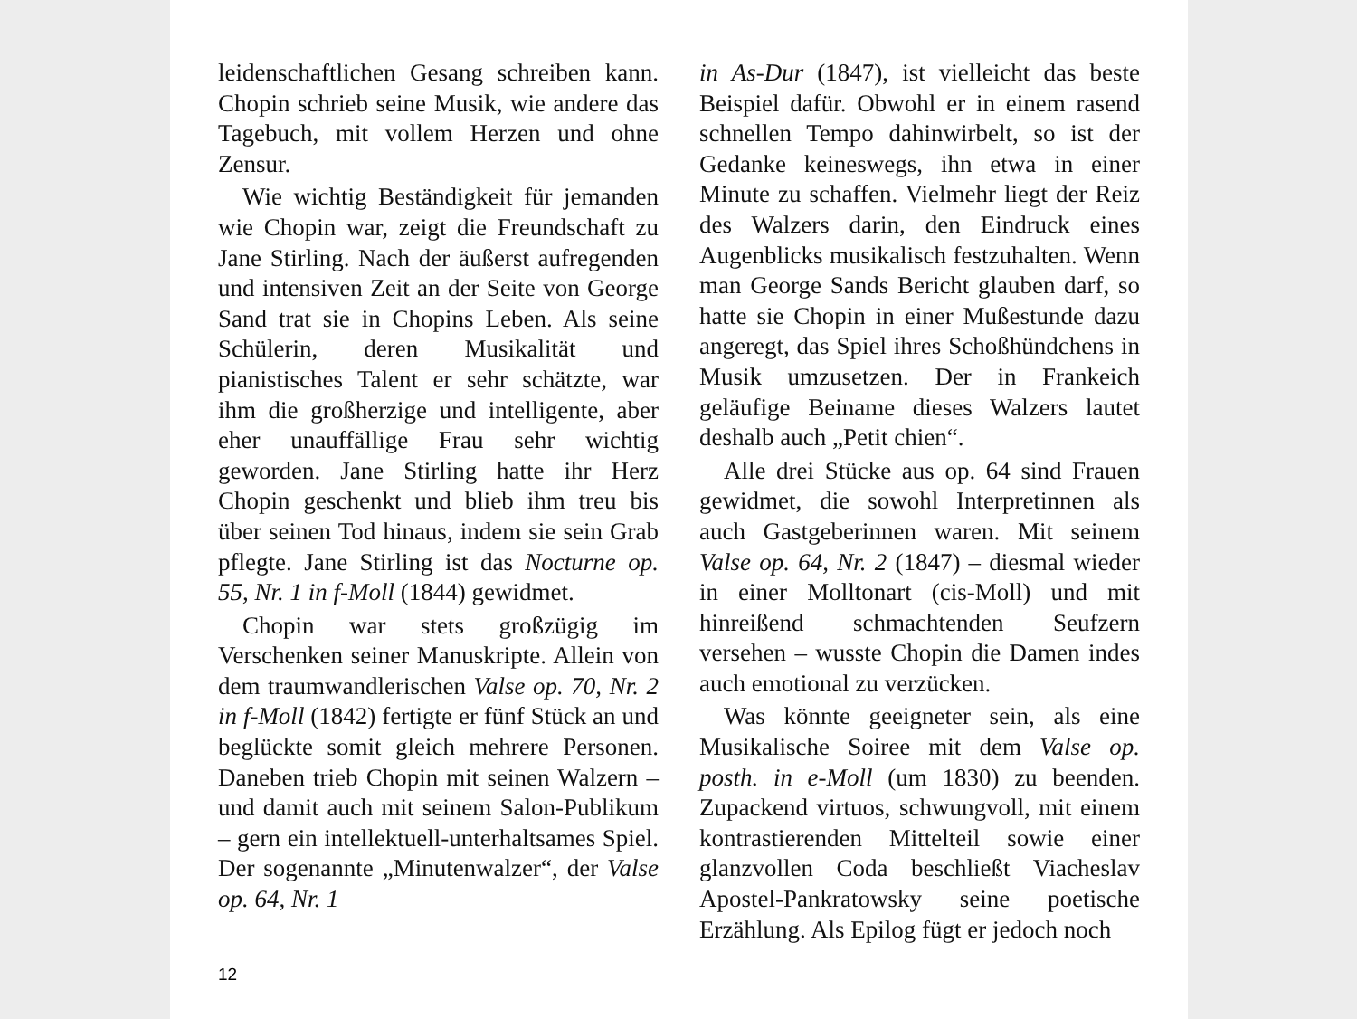leidenschaftlichen Gesang schreiben kann. Chopin schrieb seine Musik, wie andere das Tagebuch, mit vollem Herzen und ohne Zensur.
Wie wichtig Beständigkeit für jeman­den wie Chopin war, zeigt die Freund­schaft zu Jane Stirling. Nach der äußerst aufregenden und intensiven Zeit an der Seite von George Sand trat sie in Chopins Leben. Als seine Schülerin, deren Musi­kalität und pianistisches Talent er sehr schätzte, war ihm die großherzige und intelligente, aber eher unauffällige Frau sehr wichtig geworden. Jane Stirling hat­te ihr Herz Chopin geschenkt und blieb ihm treu bis über seinen Tod hinaus, in­dem sie sein Grab pflegte. Jane Stirling ist das Nocturne op. 55, Nr. 1 in f-Moll (1844) gewidmet.
Chopin war stets großzügig im Ver­schenken seiner Manuskripte. Allein von dem traumwandlerischen Valse op. 70, Nr. 2 in f-Moll (1842) fertigte er fünf Stück an und beglückte somit gleich mehrere Per­sonen. Daneben trieb Chopin mit seinen Walzern – und damit auch mit seinem Salon-Publikum – gern ein intellektuell-unterhaltsames Spiel. Der sogenannte „Minutenwalzer“, der Valse op. 64, Nr. 1
in As-Dur (1847), ist vielleicht das beste Beispiel dafür. Obwohl er in einem rasend schnellen Tempo dahinwirbelt, so ist der Gedanke keineswegs, ihn etwa in einer Minute zu schaffen. Vielmehr liegt der Reiz des Walzers darin, den Eindruck ei­nes Augenblicks musikalisch festzuhalten. Wenn man George Sands Bericht glauben darf, so hatte sie Chopin in einer Mu­ßestunde dazu angeregt, das Spiel ihres Schoßhündchens in Musik umzusetzen. Der in Frankeich geläufige Beiname dieses Walzers lautet deshalb auch „Petit chien“.
Alle drei Stücke aus op. 64 sind Frauen gewidmet, die sowohl Interpretinnen als auch Gastgeberinnen waren. Mit seinem Valse op. 64, Nr. 2 (1847) – diesmal wieder in einer Molltonart (cis-Moll) und mit hinreißend schmachtenden Seufzern ver­sehen – wusste Chopin die Damen indes auch emotional zu verzücken.
Was könnte geeigneter sein, als eine Musikalische Soiree mit dem Valse op. posth. in e-Moll (um 1830) zu beenden. Zu­packend virtuos, schwungvoll, mit einem kontrastierenden Mittelteil sowie einer glanzvollen Coda beschließt Viacheslav Apostel-Pankratowsky seine poetische Erzählung. Als Epilog fügt er jedoch noch
12